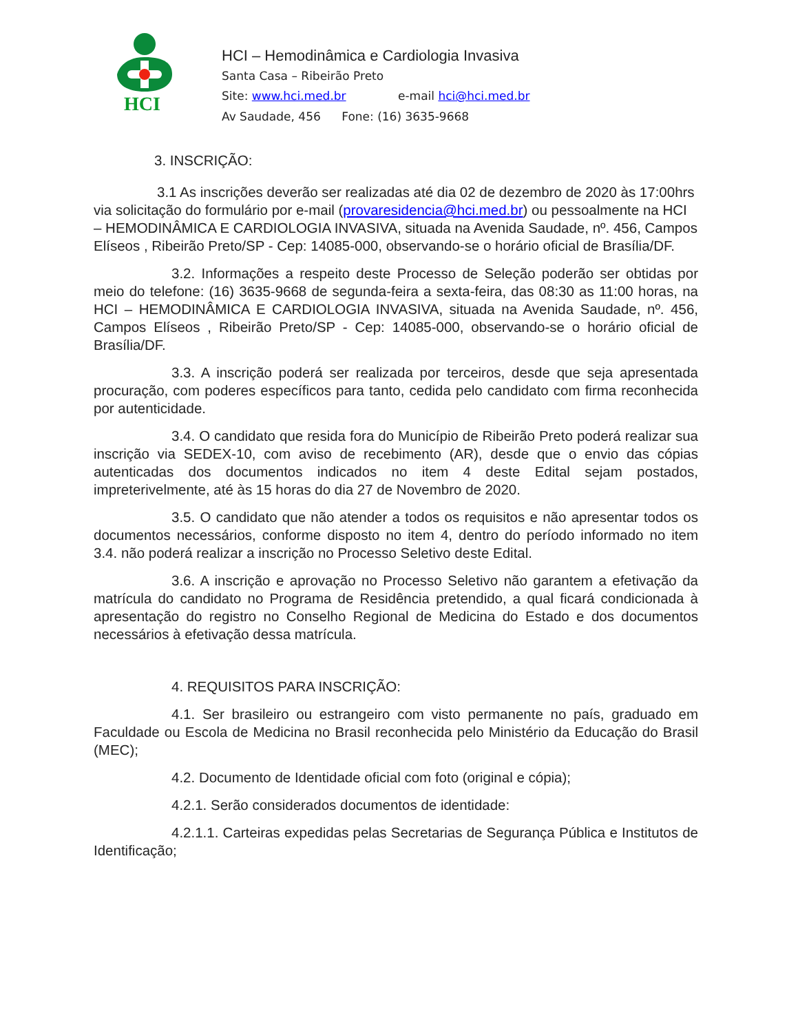HCI
HCI – Hemodinâmica e Cardiologia Invasiva
Santa Casa – Ribeirão Preto
Site: www.hci.med.br e-mail hci@hci.med.br
Av Saudade, 456 Fone: (16) 3635-9668
3. INSCRIÇÃO:
3.1 As inscrições deverão ser realizadas até dia 02 de dezembro de 2020 às 17:00hrs via solicitação do formulário por e-mail (provaresidencia@hci.med.br) ou pessoalmente na HCI – HEMODINÂMICA E CARDIOLOGIA INVASIVA, situada na Avenida Saudade, nº. 456, Campos Elíseos , Ribeirão Preto/SP - Cep: 14085-000, observando-se o horário oficial de Brasília/DF.
3.2. Informações a respeito deste Processo de Seleção poderão ser obtidas por meio do telefone: (16) 3635-9668 de segunda-feira a sexta-feira, das 08:30 as 11:00 horas, na HCI – HEMODINÂMICA E CARDIOLOGIA INVASIVA, situada na Avenida Saudade, nº. 456, Campos Elíseos , Ribeirão Preto/SP - Cep: 14085-000, observando-se o horário oficial de Brasília/DF.
3.3. A inscrição poderá ser realizada por terceiros, desde que seja apresentada procuração, com poderes específicos para tanto, cedida pelo candidato com firma reconhecida por autenticidade.
3.4. O candidato que resida fora do Município de Ribeirão Preto poderá realizar sua inscrição via SEDEX-10, com aviso de recebimento (AR), desde que o envio das cópias autenticadas dos documentos indicados no item 4 deste Edital sejam postados, impreterivelmente, até às 15 horas do dia 27 de Novembro de 2020.
3.5. O candidato que não atender a todos os requisitos e não apresentar todos os documentos necessários, conforme disposto no item 4, dentro do período informado no item 3.4. não poderá realizar a inscrição no Processo Seletivo deste Edital.
3.6. A inscrição e aprovação no Processo Seletivo não garantem a efetivação da matrícula do candidato no Programa de Residência pretendido, a qual ficará condicionada à apresentação do registro no Conselho Regional de Medicina do Estado e dos documentos necessários à efetivação dessa matrícula.
4. REQUISITOS PARA INSCRIÇÃO:
4.1. Ser brasileiro ou estrangeiro com visto permanente no país, graduado em Faculdade ou Escola de Medicina no Brasil reconhecida pelo Ministério da Educação do Brasil (MEC);
4.2. Documento de Identidade oficial com foto (original e cópia);
4.2.1. Serão considerados documentos de identidade:
4.2.1.1. Carteiras expedidas pelas Secretarias de Segurança Pública e Institutos de Identificação;